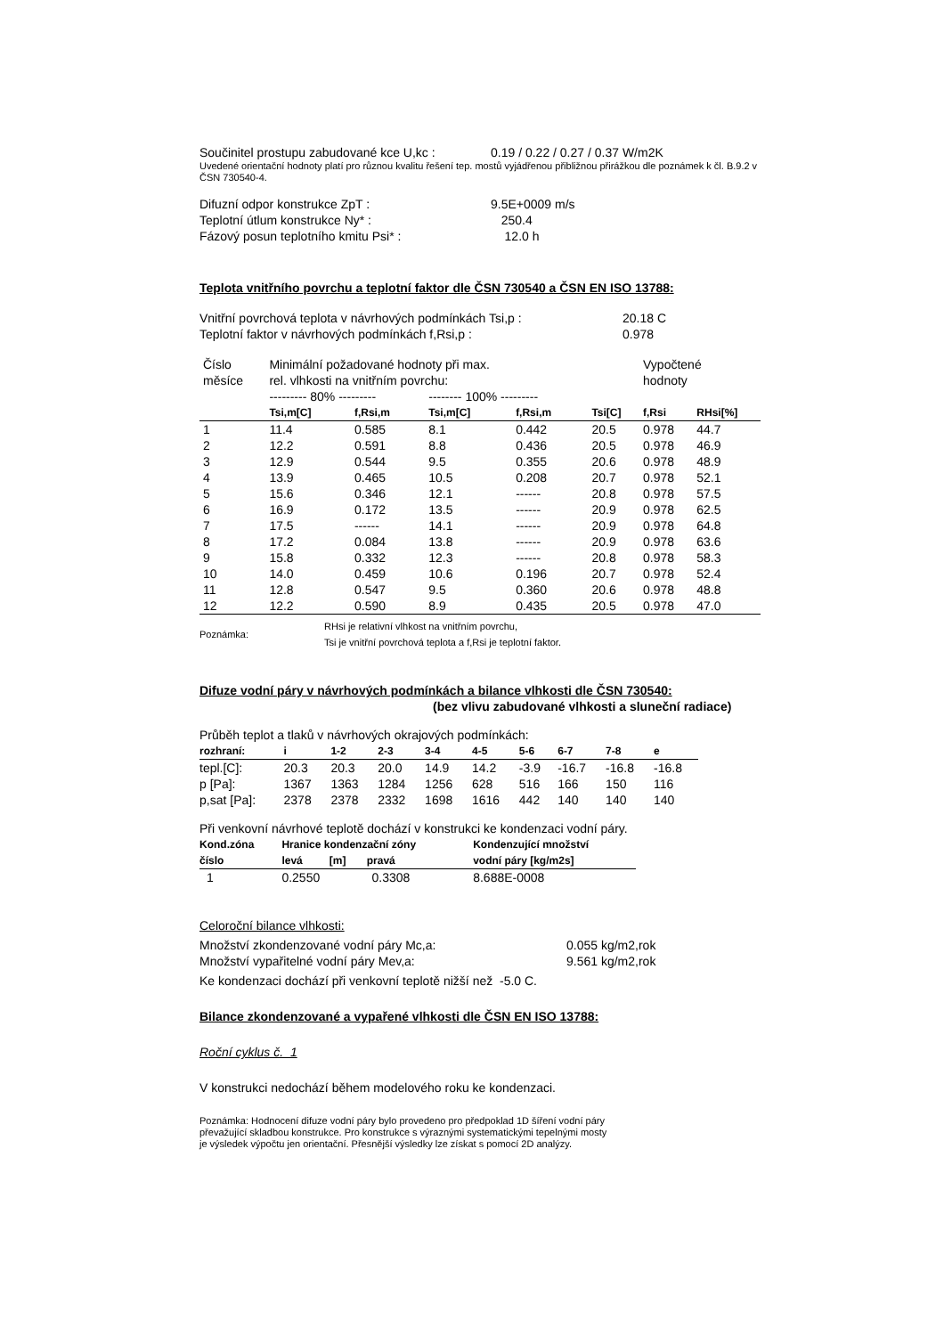| Součinitel prostupu zabudované kce U,kc : | 0.19 / 0.22 / 0.27 / 0.37 W/m2K |
Uvedené orientační hodnoty platí pro různou kvalitu řešení tep. mostů vyjádřenou přibližnou přirážkou dle poznámek k čl. B.9.2 v ČSN 730540-4.
| Difuzní odpor konstrukce ZpT : | 9.5E+0009 m/s |
| Teplotní útlum konstrukce Ny* : | 250.4 |
| Fázový posun teplotního kmitu Psi* : | 12.0 h |
Teplota vnitřního povrchu a teplotní faktor dle ČSN 730540 a ČSN EN ISO 13788:
| Vnitřní povrchová teplota v návrhových podmínkách Tsi,p : | 20.18 C |
| Teplotní faktor v návrhových podmínkách f,Rsi,p : | 0.978 |
| Číslo měsíce | Minimální požadované hodnoty při max. rel. vlhkosti na vnitřním povrchu: | | | | | Vypočtené hodnoty | |
| | --------- 80% --------- | | -------- 100% --------- | | | | |
| | Tsi,m[C] | f,Rsi,m | Tsi,m[C] | f,Rsi,m | Tsi[C] | f,Rsi | RHsi[%] |
| 1 | 11.4 | 0.585 | 8.1 | 0.442 | 20.5 | 0.978 | 44.7 |
| 2 | 12.2 | 0.591 | 8.8 | 0.436 | 20.5 | 0.978 | 46.9 |
| 3 | 12.9 | 0.544 | 9.5 | 0.355 | 20.6 | 0.978 | 48.9 |
| 4 | 13.9 | 0.465 | 10.5 | 0.208 | 20.7 | 0.978 | 52.1 |
| 5 | 15.6 | 0.346 | 12.1 | ------ | 20.8 | 0.978 | 57.5 |
| 6 | 16.9 | 0.172 | 13.5 | ------ | 20.9 | 0.978 | 62.5 |
| 7 | 17.5 | ------ | 14.1 | ------ | 20.9 | 0.978 | 64.8 |
| 8 | 17.2 | 0.084 | 13.8 | ------ | 20.9 | 0.978 | 63.6 |
| 9 | 15.8 | 0.332 | 12.3 | ------ | 20.8 | 0.978 | 58.3 |
| 10 | 14.0 | 0.459 | 10.6 | 0.196 | 20.7 | 0.978 | 52.4 |
| 11 | 12.8 | 0.547 | 9.5 | 0.360 | 20.6 | 0.978 | 48.8 |
| 12 | 12.2 | 0.590 | 8.9 | 0.435 | 20.5 | 0.978 | 47.0 |
| Poznámka: | RHsi je relativní vlhkost na vnitřním povrchu, Tsi je vnitřní povrchová teplota a f,Rsi je teplotní faktor. |
Difuze vodní páry v návrhových podmínkách a bilance vlhkosti dle ČSN 730540:
(bez vlivu zabudované vlhkosti a sluneční radiace)
Průběh teplot a tlaků v návrhových okrajových podmínkách:
| rozhraní: | i | 1-2 | 2-3 | 3-4 | 4-5 | 5-6 | 6-7 | 7-8 | e |
| --- | --- | --- | --- | --- | --- | --- | --- | --- | --- |
| tepl.[C]: | 20.3 | 20.3 | 20.0 | 14.9 | 14.2 | -3.9 | -16.7 | -16.8 | -16.8 |
| p [Pa]: | 1367 | 1363 | 1284 | 1256 | 628 | 516 | 166 | 150 | 116 |
| p,sat [Pa]: | 2378 | 2378 | 2332 | 1698 | 1616 | 442 | 140 | 140 | 140 |
Při venkovní návrhové teplotě dochází v konstrukci ke kondenzaci vodní páry.
| Kond.zóna číslo | Hranice kondenzační zóny levá [m] pravá | Kondenzující množství vodní páry [kg/m2s] |
| --- | --- | --- |
| 1 | 0.2550 0.3308 | 8.688E-0008 |
Celoroční bilance vlhkosti:
| Množství zkondenzované vodní páry Mc,a: | 0.055 kg/m2,rok |
| Množství vypařitelné vodní páry Mev,a: | 9.561 kg/m2,rok |
Ke kondenzaci dochází při venkovní teplotě nižší než -5.0 C.
Bilance zkondenzované a vypařené vlhkosti dle ČSN EN ISO 13788:
Roční cyklus č. 1
V konstrukci nedochází během modelového roku ke kondenzaci.
Poznámka: Hodnocení difuze vodní páry bylo provedeno pro předpoklad 1D šíření vodní páry
převažující skladbou konstrukce. Pro konstrukce s výraznými systematickými tepelnými mosty
je výsledek výpočtu jen orientační. Přesnější výsledky lze získat s pomocí 2D analýzy.